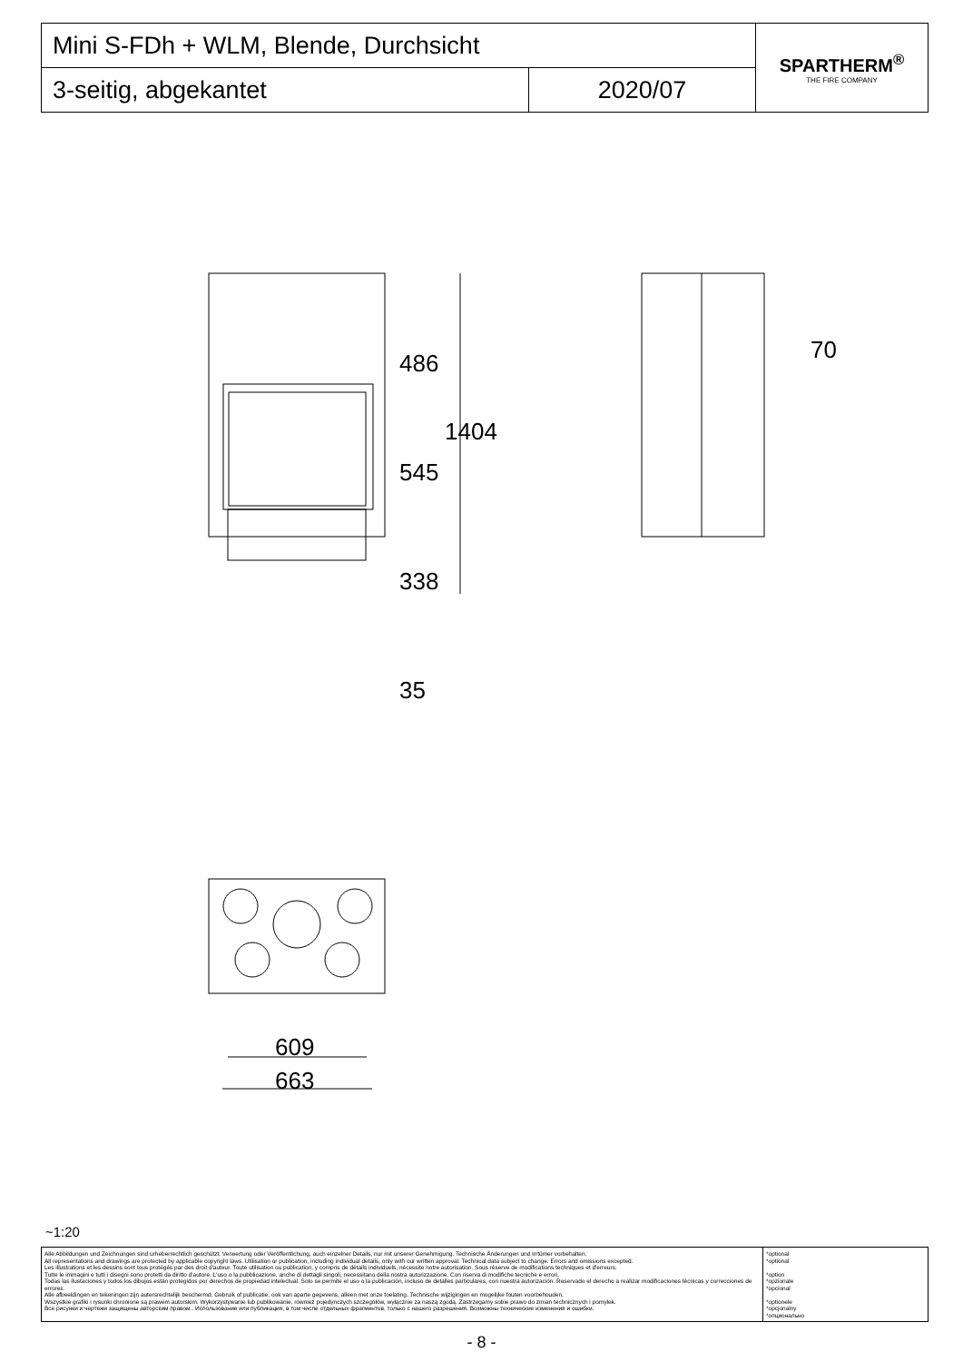| Mini S-FDh + WLM, Blende, Durchsicht | | SPARTHERM<sup>®</sup> THE FIRE COMPANY |
| 3-seitig, abgekantet | 2020/07 | |
486
545
338
35
1404
70
609
663
~1:20
| Alle Abbildungen und Zeichnungen sind urheberrechtlich geschützt. Verwertung oder Veröffentlichung, auch einzelner Details, nur mit unserer Genehmigung. Technische Änderungen und Irrtümer vorbehalten. All representations and drawings are protected by applicable copyright laws. Utilisation or publication, including individual details, only with our written approval. Technical data subject to change. Errors and omissions excepted. Les illustrations et les dessins sont tous protégés par des droit d'auteur. Toute utilisation ou publication, y compris de détails individuels, nécessite notre autorisation. Sous réserve de modifications techniques et d'erreurs. Tutte le immagini e tutti i disegni sono protetti da diritto d'autore. L'uso o la pubblicazione, anche di dettagli singoli, necessitano della nostra autorizzazione. Con riserva di modifiche tecniche e errori. Todas las ilustaciones y todos los dibujos están protegidos por derechos de propiedad intelectual. Solo se permite el uso o la publicación, incluso de detalles particulares, con nuestra autorización. Reservado el derecho a realizar modificaciones técnicas y correcciones de errores. Alle afbeeldingen en tekeningen zijn autersrechtelijk beschermd. Gebruik of publicatie, ook van aparte gegevens, alleen met onze toelating. Technische wijzigingen en mogelijke fouten voorbehouden. Wszystkie grafiki i rysunki chronione są prawem autorskim. Wykorzystywanie lub publikowanie, również pojedynczych szczegółów, wyłącznie za naszą zgodą. Zastrzegamy sobie prawo do zmian technicznych i pomyłek. Все рисунки и чертежи защищены авторским правом.. Использование или публикация, в том числе отдельных фрагментов, только с нашего разрешения. Возможны технические изменения и ошибки. | *optional *optional *option *opzionale *opcional *optionele *opcjonalny *опционально |
- 8 -